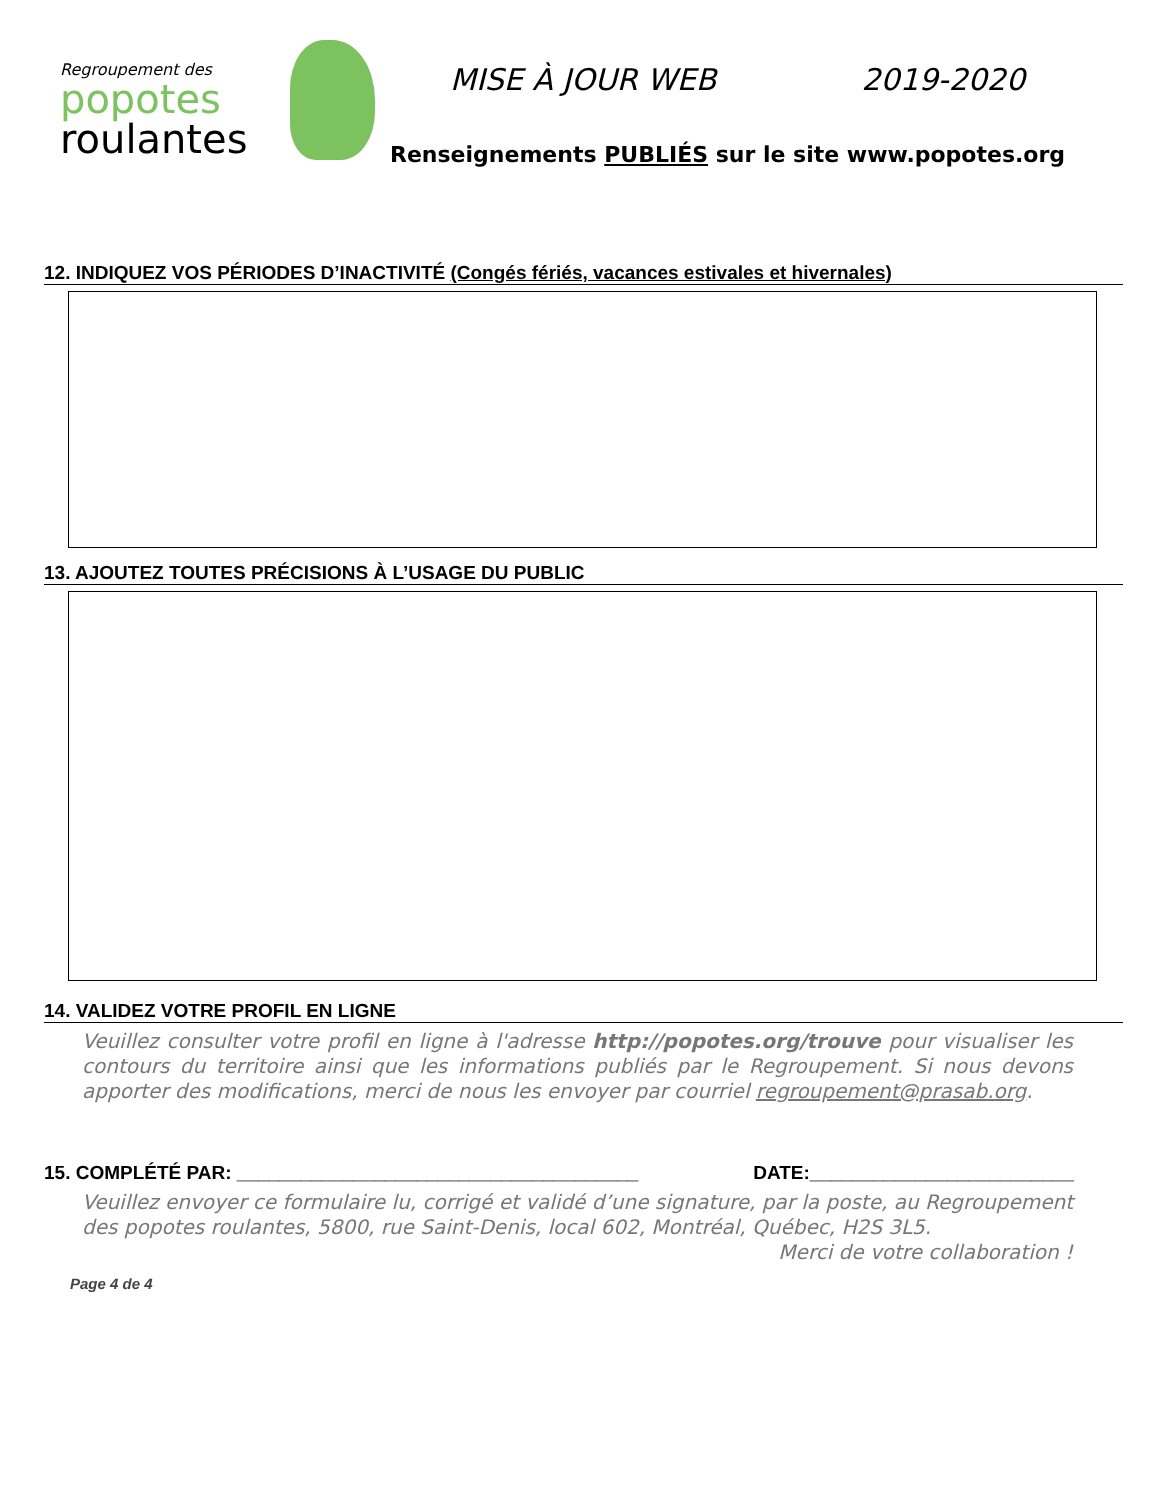Regroupement des
popotes
roulantes
MISE À JOUR WEB 2019-2020
Renseignements PUBLIÉS sur le site www.popotes.org
12. INDIQUEZ VOS PÉRIODES D’INACTIVITÉ (Congés fériés, vacances estivales et hivernales)
13. AJOUTEZ TOUTES PRÉCISIONS À L’USAGE DU PUBLIC
14. VALIDEZ VOTRE PROFIL EN LIGNE
Veuillez consulter votre profil en ligne à l'adresse http://popotes.org/trouve pour visualiser les contours du territoire ainsi que les informations publiés par le Regroupement. Si nous devons apporter des modifications, merci de nous les envoyer par courriel regroupement@prasab.org.
15. COMPLÉTÉ PAR: ______________________________________ DATE:_________________________
Veuillez envoyer ce formulaire lu, corrigé et validé d’une signature, par la poste, au Regroupement des popotes roulantes, 5800, rue Saint-Denis, local 602, Montréal, Québec, H2S 3L5.
Merci de votre collaboration !
Page 4 de 4